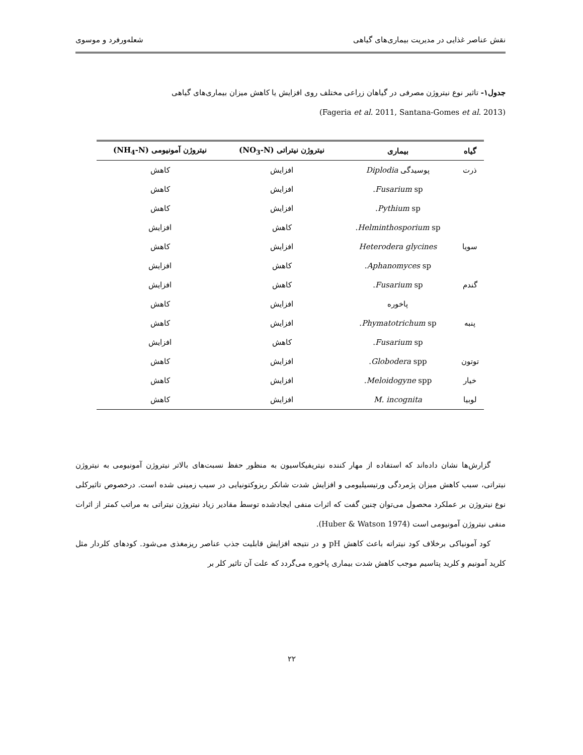نقش عناصر غذایی در مدیریت بیماری‌های گیاهی شعله‌ورفرد و موسوی
جدول۱- تاثیر نوع نیتروژن مصرفی در گیاهان زراعی مختلف روی افزایش یا کاهش میزان بیماری‌های گیاهی
(Fageria et al. 2011, Santana-Gomes et al. 2013)
| گیاه | بیماری | نیتروژن نیتراتی (NO<sub>3</sub>-N) | نیتروژن آمونیومی (NH<sub>4</sub>-N) |
| --- | --- | --- | --- |
| ذرت | پوسیدگی Diplodia | افزایش | کاهش |
| | Fusarium sp. | افزایش | کاهش |
| | Pythium sp. | افزایش | کاهش |
| | Helminthosporium sp. | کاهش | افزایش |
| سویا | Heterodera glycines | افزایش | کاهش |
| | Aphanomyces sp. | کاهش | افزایش |
| گندم | Fusarium sp. | کاهش | افزایش |
| | پاخوره | افزایش | کاهش |
| پنبه | Phymatotrichum sp. | افزایش | کاهش |
| | Fusarium sp. | کاهش | افزایش |
| توتون | Globodera spp. | افزایش | کاهش |
| خیار | Meloidogyne spp. | افزایش | کاهش |
| لوبیا | M. incognita | افزایش | کاهش |
گزارش‌ها نشان داده‌اند که استفاده از مهار کننده نیتریفیکاسیون به منظور حفظ نسبت‌های بالاتر نیتروژن آمونیومی به نیتروژن نیتراتی، سبب کاهش میزان پژمردگی ورتیسیلیومی و افزایش شدت شانکر ریزوکتونیایی در سیب زمینی شده است. درخصوص تاثیرکلی نوع نیتروژن بر عملکرد محصول می‌توان چنین گفت که اثرات منفی ایجادشده توسط مقادیر زیاد نیتروژن نیتراتی به مراتب کمتر از اثرات منفی نیتروژن آمونیومی است (Huber & Watson 1974).
کود آمونیاکی برخلاف کود نیتراته باعث کاهش pH و در نتیجه افزایش قابلیت جذب عناصر ریزمغذی می‌شود. کودهای کلردار مثل کلرید آمونیم و کلرید پتاسیم موجب کاهش شدت بیماری پاخوره می‌گردد که علت آن تاثیر کلر بر
۲۲